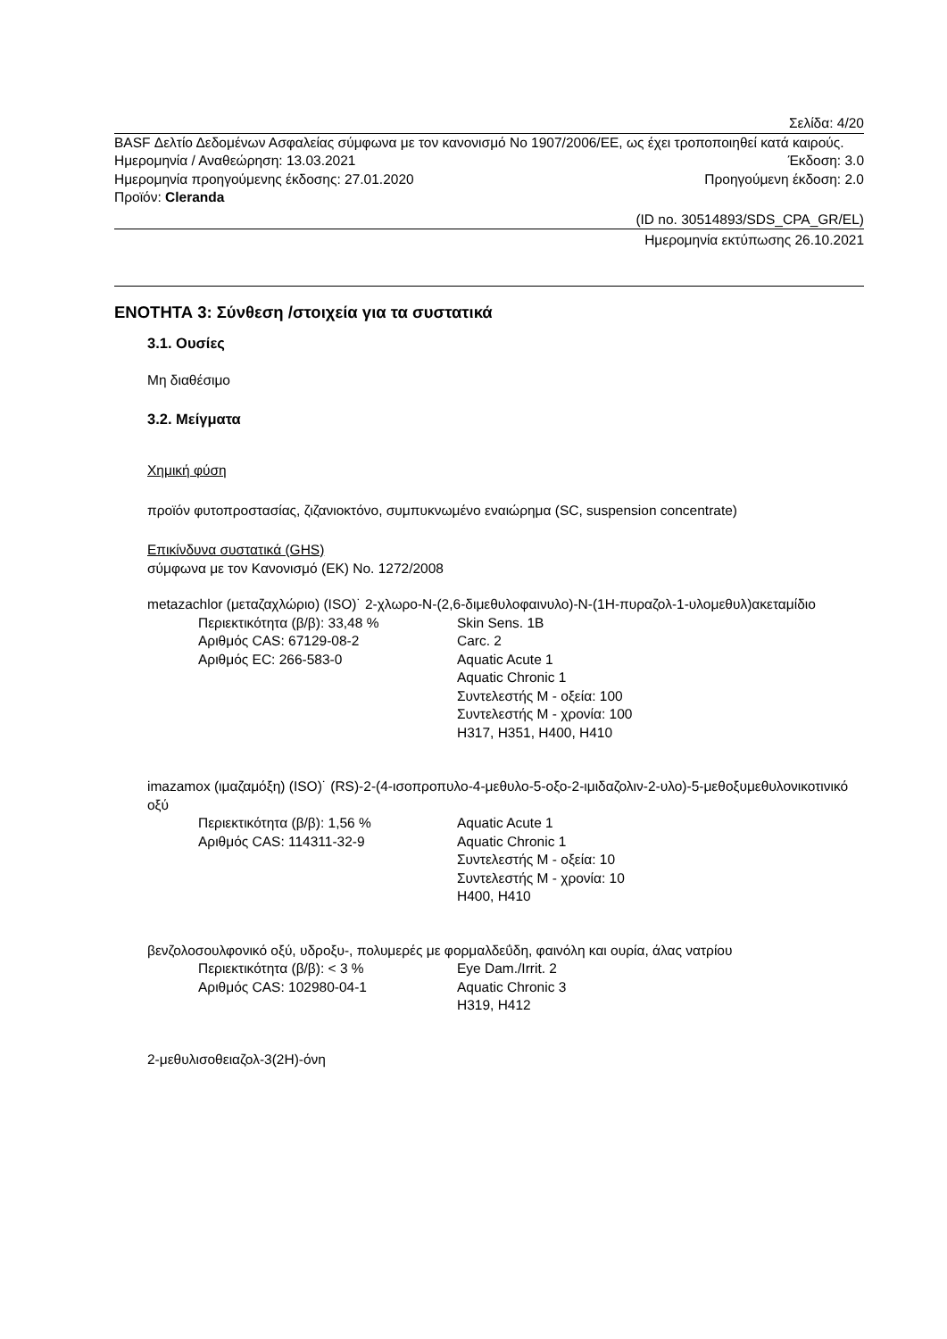Σελίδα: 4/20
BASF Δελτίο Δεδομένων Ασφαλείας σύμφωνα με τον κανονισμό No 1907/2006/ΕΕ, ως έχει τροποποιηθεί κατά καιρούς.
Ημερομηνία / Αναθεώρηση: 13.03.2021 Έκδοση: 3.0
Ημερομηνία προηγούμενης έκδοσης: 27.01.2020 Προηγούμενη έκδοση: 2.0
Προϊόν: Cleranda
(ID no. 30514893/SDS_CPA_GR/EL)
Ημερομηνία εκτύπωσης 26.10.2021
ΕΝΟΤΗΤΑ 3: Σύνθεση /στοιχεία για τα συστατικά
3.1. Ουσίες
Μη διαθέσιμο
3.2. Μείγματα
Χημική φύση
προϊόν φυτοπροστασίας, ζιζανιοκτόνο, συμπυκνωμένο εναιώρημα (SC, suspension concentrate)
Επικίνδυνα συστατικά (GHS)
σύμφωνα με τον Κανονισμό (ΕΚ) No. 1272/2008
metazachlor (μεταζαχλώριο) (ISO)˙ 2-χλωρο-N-(2,6-διμεθυλοφαινυλο)-N-(1H-πυραζολ-1-υλομεθυλ)ακεταμίδιο
Περιεκτικότητα (β/β): 33,48 %
Αριθμός CAS: 67129-08-2
Αριθμός EC: 266-583-0
Skin Sens. 1B
Carc. 2
Aquatic Acute 1
Aquatic Chronic 1
Συντελεστής M - οξεία: 100
Συντελεστής M - χρονία: 100
H317, H351, H400, H410
imazamox (ιμαζαμόξη) (ISO)˙ (RS)-2-(4-ισοπροπυλο-4-μεθυλο-5-οξο-2-ιμιδαζολιν-2-υλο)-5-μεθοξυμεθυλονικοτινικό οξύ
Περιεκτικότητα (β/β): 1,56 %
Αριθμός CAS: 114311-32-9
Aquatic Acute 1
Aquatic Chronic 1
Συντελεστής M - οξεία: 10
Συντελεστής M - χρονία: 10
H400, H410
βενζολοσουλφονικό οξύ, υδροξυ-, πολυμερές με φορμαλδεΰδη, φαινόλη και ουρία, άλας νατρίου
Περιεκτικότητα (β/β): < 3 %
Αριθμός CAS: 102980-04-1
Eye Dam./Irrit. 2
Aquatic Chronic 3
H319, H412
2-μεθυλισοθειαζολ-3(2H)-όνη